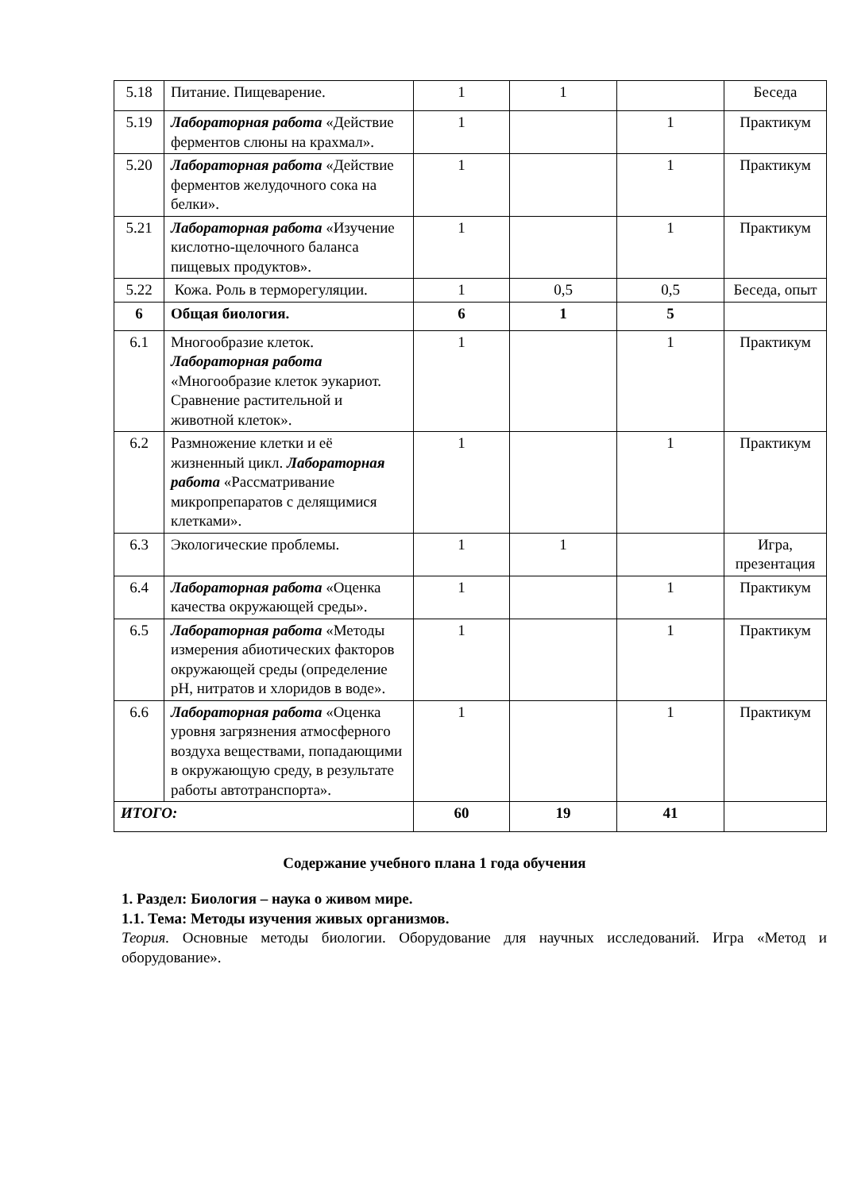| 5.18 | Питание. Пищеварение. | 1 | 1 | | Беседа |
| 5.19 | Лабораторная работа «Действие ферментов слюны на крахмал». | 1 | | 1 | Практикум |
| 5.20 | Лабораторная работа «Действие ферментов желудочного сока на белки». | 1 | | 1 | Практикум |
| 5.21 | Лабораторная работа «Изучение кислотно-щелочного баланса пищевых продуктов». | 1 | | 1 | Практикум |
| 5.22 | Кожа. Роль в терморегуляции. | 1 | 0,5 | 0,5 | Беседа, опыт |
| 6 | Общая биология. | 6 | 1 | 5 | |
| 6.1 | Многообразие клеток. Лабораторная работа «Многообразие клеток эукариот. Сравнение растительной и животной клеток». | 1 | | 1 | Практикум |
| 6.2 | Размножение клетки и её жизненный цикл. Лабораторная работа «Рассматривание микропрепаратов с делящимися клетками». | 1 | | 1 | Практикум |
| 6.3 | Экологические проблемы. | 1 | 1 | | Игра, презентация |
| 6.4 | Лабораторная работа «Оценка качества окружающей среды». | 1 | | 1 | Практикум |
| 6.5 | Лабораторная работа «Методы измерения абиотических факторов окружающей среды (определение pH, нитратов и хлоридов в воде». | 1 | | 1 | Практикум |
| 6.6 | Лабораторная работа «Оценка уровня загрязнения атмосферного воздуха веществами, попадающими в окружающую среду, в результате работы автотранспорта». | 1 | | 1 | Практикум |
| ИТОГО: | | 60 | 19 | 41 | |
Содержание учебного плана 1 года обучения
1. Раздел: Биология – наука о живом мире.
1.1. Тема: Методы изучения живых организмов.
Теория. Основные методы биологии. Оборудование для научных исследований. Игра «Метод и оборудование».